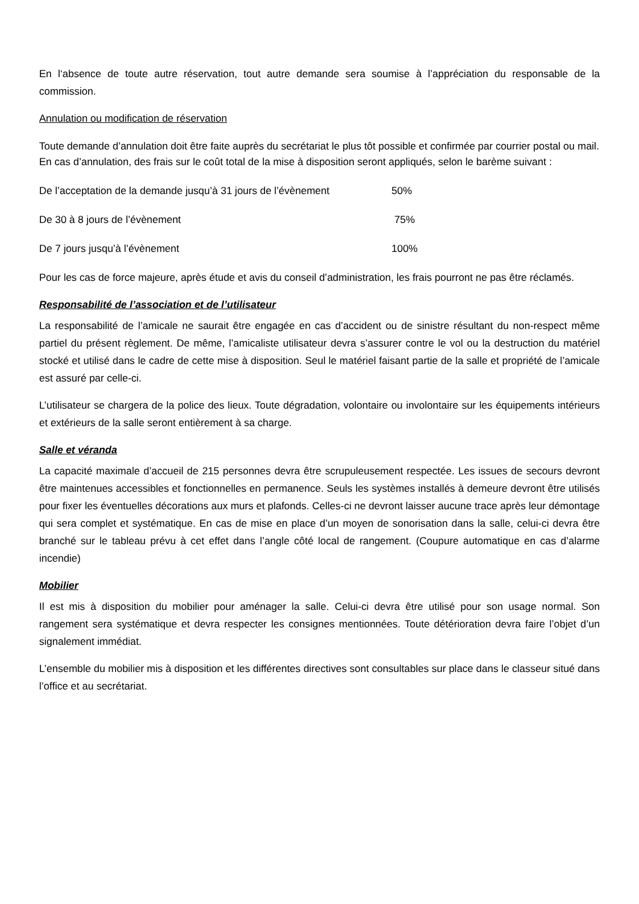En l‘absence de toute autre réservation, tout autre demande sera soumise à l’appréciation du responsable de la commission.
Annulation ou modification de réservation
Toute demande d’annulation doit être faite auprès du secrétariat le plus tôt possible et confirmée par courrier postal ou mail.
En cas d’annulation, des frais sur le coût total de la mise à disposition seront appliqués, selon le barème suivant :
De l’acceptation de la demande jusqu’à 31 jours de l’évènement 50%
De 30 à 8 jours de l’évènement 75%
De 7 jours jusqu’à l’évènement 100%
Pour les cas de force majeure, après étude et avis du conseil d’administration, les frais pourront ne pas être réclamés.
Responsabilité de l’association et de l’utilisateur
La responsabilité de l’amicale ne saurait être engagée en cas d’accident ou de sinistre résultant du non-respect même partiel du présent règlement. De même, l’amicaliste utilisateur devra s’assurer contre le vol ou la destruction du matériel stocké et utilisé dans le cadre de cette mise à disposition. Seul le matériel faisant partie de la salle et propriété de l’amicale est assuré par celle-ci.
L’utilisateur se chargera de la police des lieux. Toute dégradation, volontaire ou involontaire sur les équipements intérieurs et extérieurs de la salle seront entièrement à sa charge.
Salle et véranda
La capacité maximale d’accueil de 215 personnes devra être scrupuleusement respectée. Les issues de secours devront être maintenues accessibles et fonctionnelles en permanence. Seuls les systèmes installés à demeure devront être utilisés pour fixer les éventuelles décorations aux murs et plafonds. Celles-ci ne devront laisser aucune trace après leur démontage qui sera complet et systématique. En cas de mise en place d’un moyen de sonorisation dans la salle, celui-ci devra être branché sur le tableau prévu à cet effet dans l’angle côté local de rangement. (Coupure automatique en cas d’alarme incendie)
Mobilier
Il est mis à disposition du mobilier pour aménager la salle. Celui-ci devra être utilisé pour son usage normal. Son rangement sera systématique et devra respecter les consignes mentionnées. Toute détérioration devra faire l’objet d’un signalement immédiat.
L’ensemble du mobilier mis à disposition et les différentes directives sont consultables sur place dans le classeur situé dans l’office et au secrétariat.